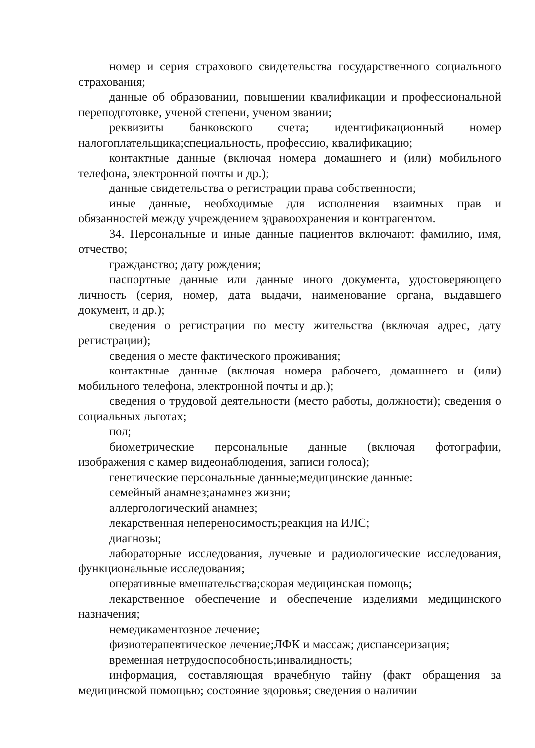номер и серия страхового свидетельства государственного социального страхования;
данные об образовании, повышении квалификации и профессиональной переподготовке, ученой степени, ученом звании;
реквизиты банковского счета; идентификационный номер налогоплательщика;специальность, профессию, квалификацию;
контактные данные (включая номера домашнего и (или) мобильного телефона, электронной почты и др.);
данные свидетельства о регистрации права собственности;
иные данные, необходимые для исполнения взаимных прав и обязанностей между учреждением здравоохранения и контрагентом.
34. Персональные и иные данные пациентов включают: фамилию, имя, отчество;
гражданство; дату рождения;
паспортные данные или данные иного документа, удостоверяющего личность (серия, номер, дата выдачи, наименование органа, выдавшего документ, и др.);
сведения о регистрации по месту жительства (включая адрес, дату регистрации);
сведения о месте фактического проживания;
контактные данные (включая номера рабочего, домашнего и (или) мобильного телефона, электронной почты и др.);
сведения о трудовой деятельности (место работы, должности); сведения о социальных льготах;
пол;
биометрические персональные данные (включая фотографии, изображения с камер видеонаблюдения, записи голоса);
генетические персональные данные;медицинские данные:
семейный анамнез;анамнез жизни;
аллергологический анамнез;
лекарственная непереносимость;реакция на ИЛС;
диагнозы;
лабораторные исследования, лучевые и радиологические исследования, функциональные исследования;
оперативные вмешательства;скорая медицинская помощь;
лекарственное обеспечение и обеспечение изделиями медицинского назначения;
немедикаментозное лечение;
физиотерапевтическое лечение;ЛФК и массаж; диспансеризация;
временная нетрудоспособность;инвалидность;
информация, составляющая врачебную тайну (факт обращения за медицинской помощью; состояние здоровья; сведения о наличии